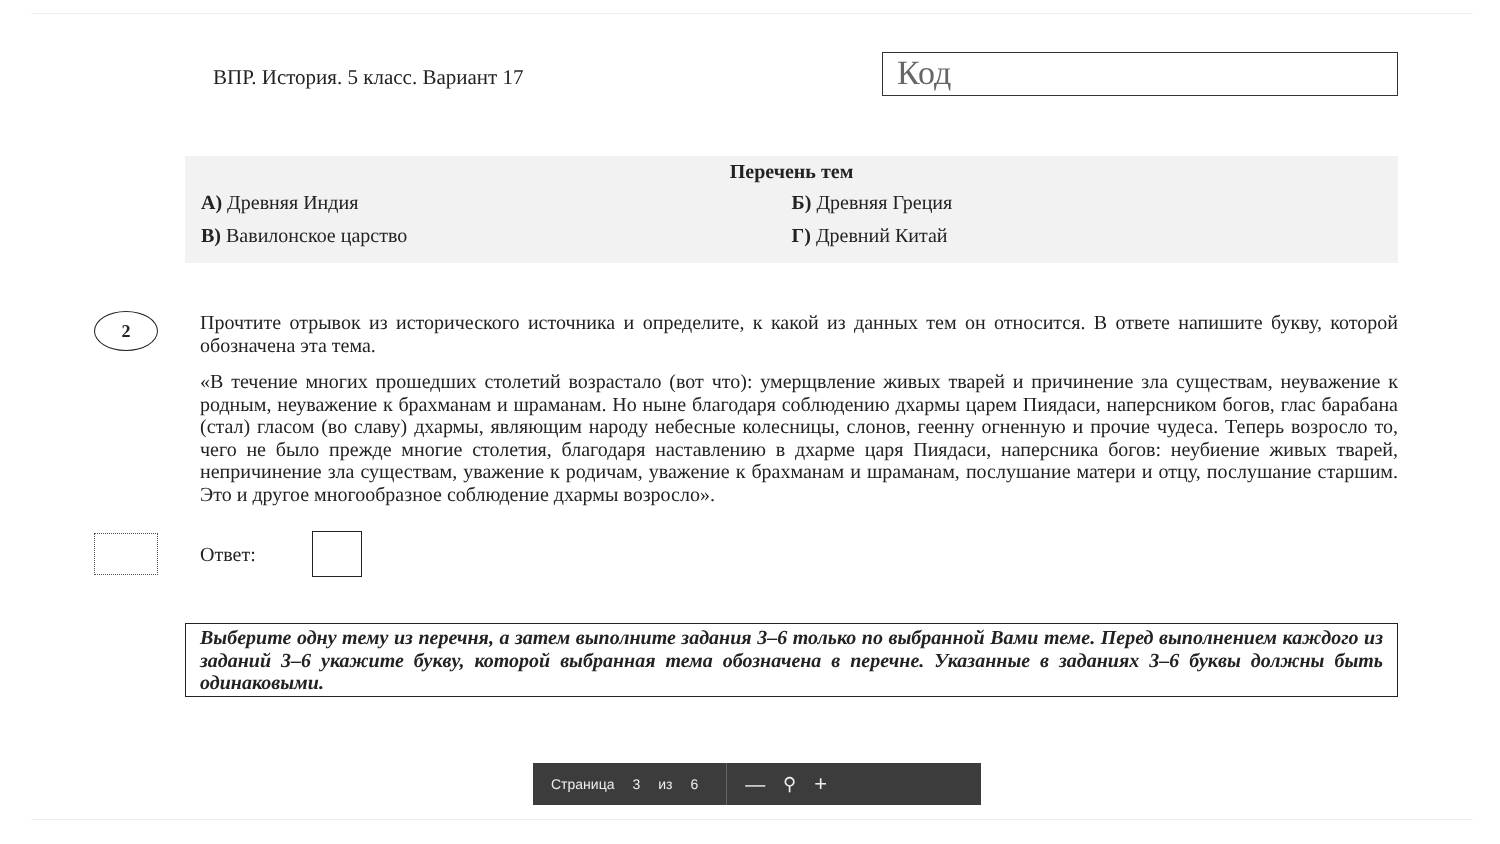ВПР. История. 5 класс. Вариант 17
Код
Перечень тем
А) Древняя Индия Б) Древняя Греция
В) Вавилонское царство Г) Древний Китай
2
Прочтите отрывок из исторического источника и определите, к какой из данных тем он относится. В ответе напишите букву, которой обозначена эта тема.
«В течение многих прошедших столетий возрастало (вот что): умерщвление живых тварей и причинение зла существам, неуважение к родным, неуважение к брахманам и шраманам. Но ныне благодаря соблюдению дхармы царем Пиядаси, наперсником богов, глас барабана (стал) гласом (во славу) дхармы, являющим народу небесные колесницы, слонов, геенну огненную и прочие чудеса. Теперь возросло то, чего не было прежде многие столетия, благодаря наставлению в дхарме царя Пиядаси, наперсника богов: неубиение живых тварей, непричинение зла существам, уважение к родичам, уважение к брахманам и шраманам, послушание матери и отцу, послушание старшим. Это и другое многообразное соблюдение дхармы возросло».
Ответ:
Выберите одну тему из перечня, а затем выполните задания 3–6 только по выбранной Вами теме. Перед выполнением каждого из заданий 3–6 укажите букву, которой выбранная тема обозначена в перечне. Указанные в заданиях 3–6 буквы должны быть одинаковыми.
Страница 3 из 6
— ⚲ +